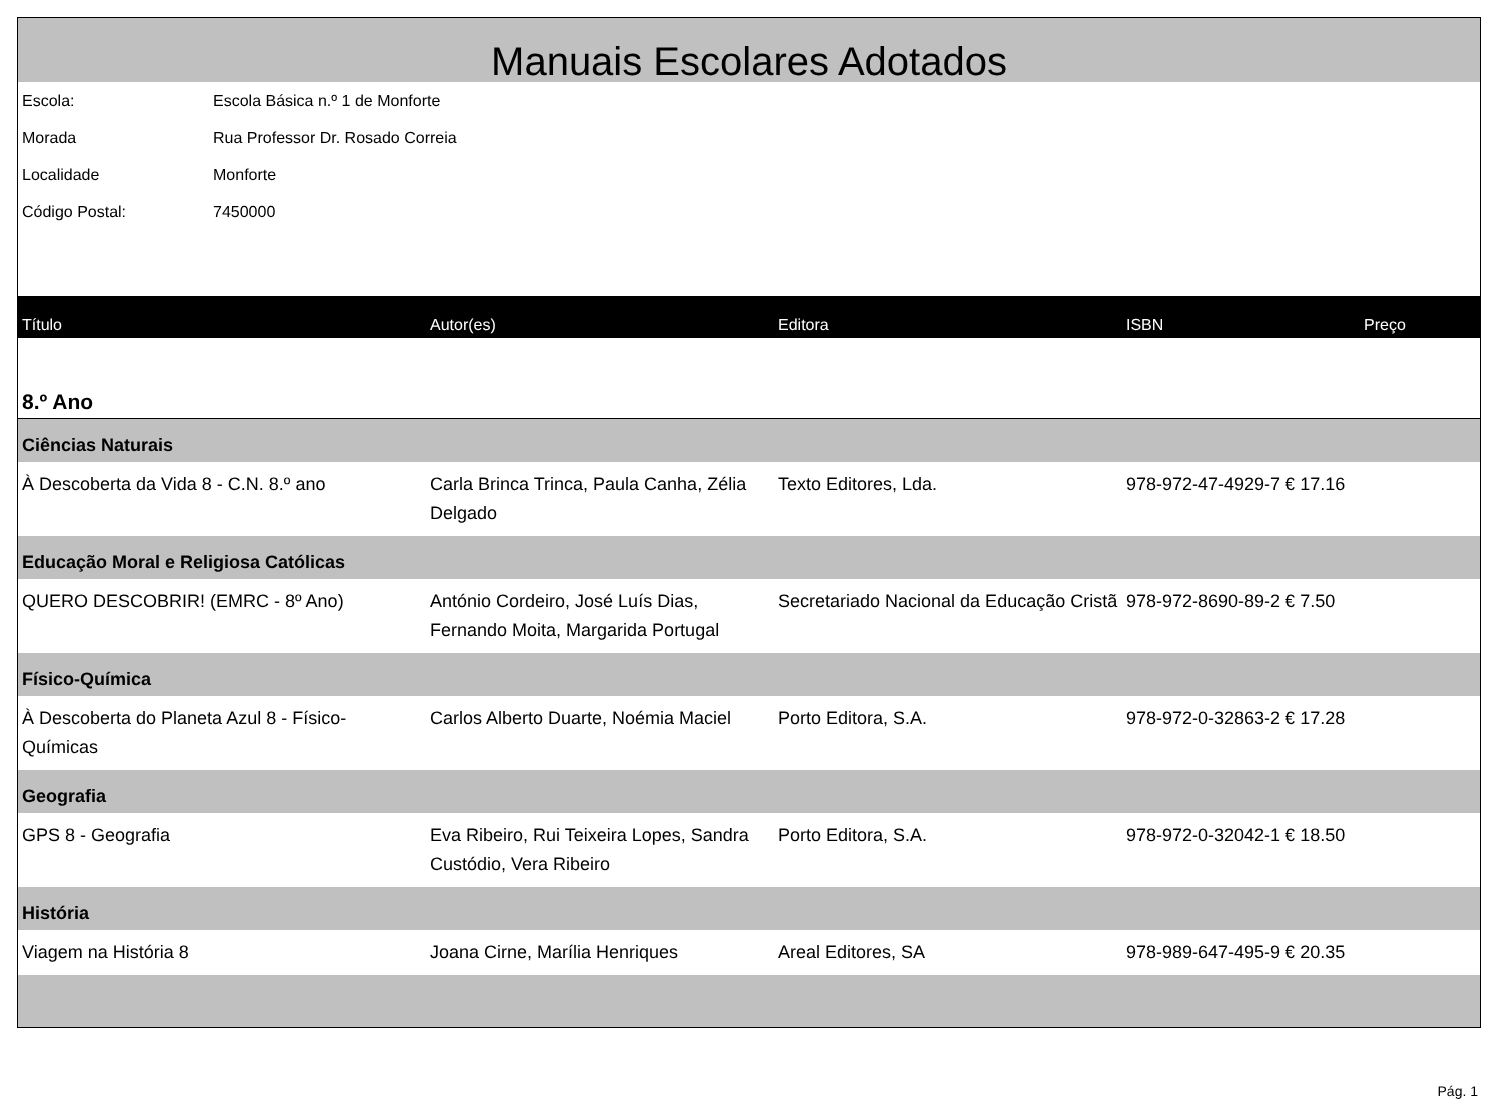Manuais Escolares Adotados
Escola: Escola Básica n.º 1 de Monforte
Morada Rua Professor Dr. Rosado Correia
Localidade Monforte
Código Postal: 7450000
| Título | Autor(es) | Editora | ISBN | Preço |
| --- | --- | --- | --- | --- |
| 8.º Ano | | | | |
| Ciências Naturais | | | | |
| À Descoberta da Vida 8 - C.N. 8.º ano | Carla Brinca Trinca, Paula Canha, Zélia Delgado | Texto Editores, Lda. | 978-972-47-4929-7 € 17.16 | |
| Educação Moral e Religiosa Católicas | | | | |
| QUERO DESCOBRIR! (EMRC - 8º Ano) | António Cordeiro, José Luís Dias, Fernando Moita, Margarida Portugal | Secretariado Nacional da Educação Cristã | 978-972-8690-89-2 € 7.50 | |
| Físico-Química | | | | |
| À Descoberta do Planeta Azul 8 - Físico-Químicas | Carlos Alberto Duarte, Noémia Maciel | Porto Editora, S.A. | 978-972-0-32863-2 € 17.28 | |
| Geografia | | | | |
| GPS 8 - Geografia | Eva Ribeiro, Rui Teixeira Lopes, Sandra Custódio, Vera Ribeiro | Porto Editora, S.A. | 978-972-0-32042-1 € 18.50 | |
| História | | | | |
| Viagem na História 8 | Joana Cirne, Marília Henriques | Areal Editores, SA | 978-989-647-495-9 € 20.35 | |
Pág. 1